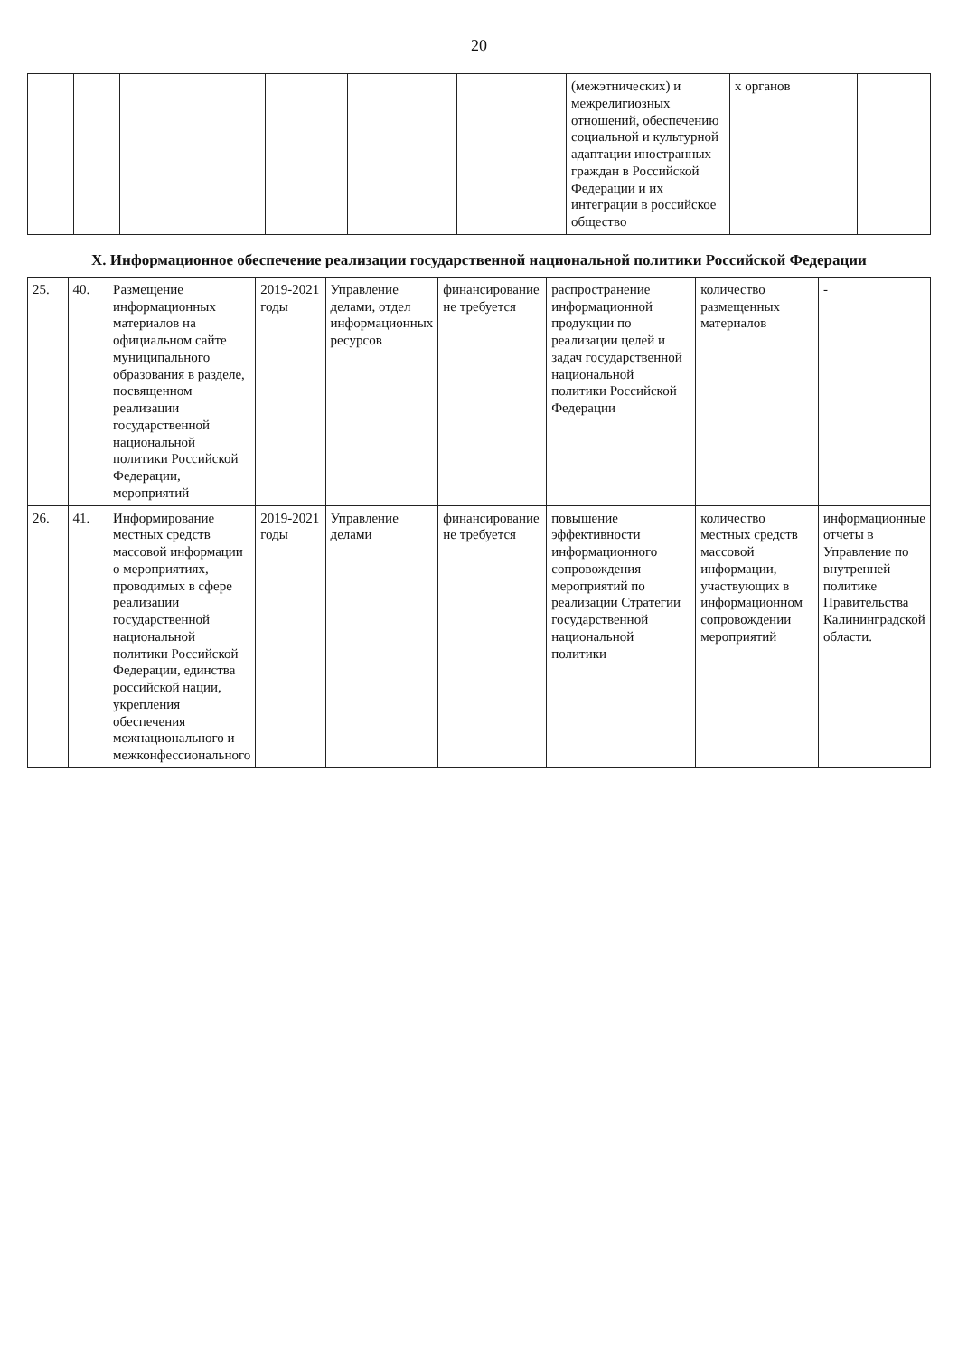20
| | | | | | | (межэтнических) и межрелигиозных отношений, обеспечению социальной и культурной адаптации иностранных граждан в Российской Федерации и их интеграции в российское общество | х органов | |
X. Информационное обеспечение реализации государственной национальной политики Российской Федерации
| 25. | 40. | Размещение информационных материалов на официальном сайте муниципального образования в разделе, посвященном реализации государственной национальной политики Российской Федерации, мероприятий | 2019-2021 годы | Управление делами, отдел информационных ресурсов | финансирование не требуется | распространение информационной продукции по реализации целей и задач государственной национальной политики Российской Федерации | количество размещенных материалов | - |
| 26. | 41. | Информирование местных средств массовой информации о мероприятиях, проводимых в сфере реализации государственной национальной политики Российской Федерации, единства российской нации, укрепления обеспечения межнационального и межконфессионального | 2019-2021 годы | Управление делами | финансирование не требуется | повышение эффективности информационного сопровождения мероприятий по реализации Стратегии государственной национальной политики | количество местных средств массовой информации, участвующих в информационном сопровождении мероприятий | информационные отчеты в Управление по внутренней политике Правительства Калининградской области. |